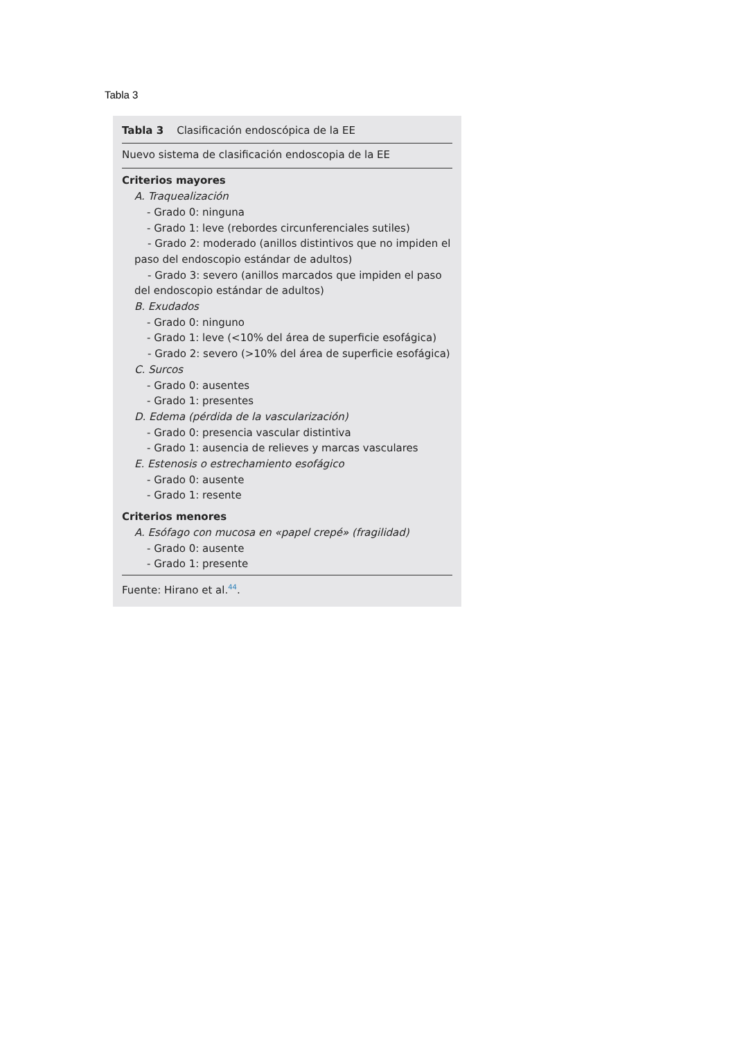Tabla 3
Tabla 3 Clasificación endoscópica de la EE
Nuevo sistema de clasificación endoscopia de la EE
Criterios mayores
A. Traquealización
- Grado 0: ninguna
- Grado 1: leve (rebordes circunferenciales sutiles)
- Grado 2: moderado (anillos distintivos que no impiden el paso del endoscopio estándar de adultos)
- Grado 3: severo (anillos marcados que impiden el paso del endoscopio estándar de adultos)
B. Exudados
- Grado 0: ninguno
- Grado 1: leve (<10% del área de superficie esofágica)
- Grado 2: severo (>10% del área de superficie esofágica)
C. Surcos
- Grado 0: ausentes
- Grado 1: presentes
D. Edema (pérdida de la vascularización)
- Grado 0: presencia vascular distintiva
- Grado 1: ausencia de relieves y marcas vasculares
E. Estenosis o estrechamiento esofágico
- Grado 0: ausente
- Grado 1: resente
Criterios menores
A. Esófago con mucosa en «papel crepé» (fragilidad)
- Grado 0: ausente
- Grado 1: presente
Fuente: Hirano et al.<sup>44</sup>.